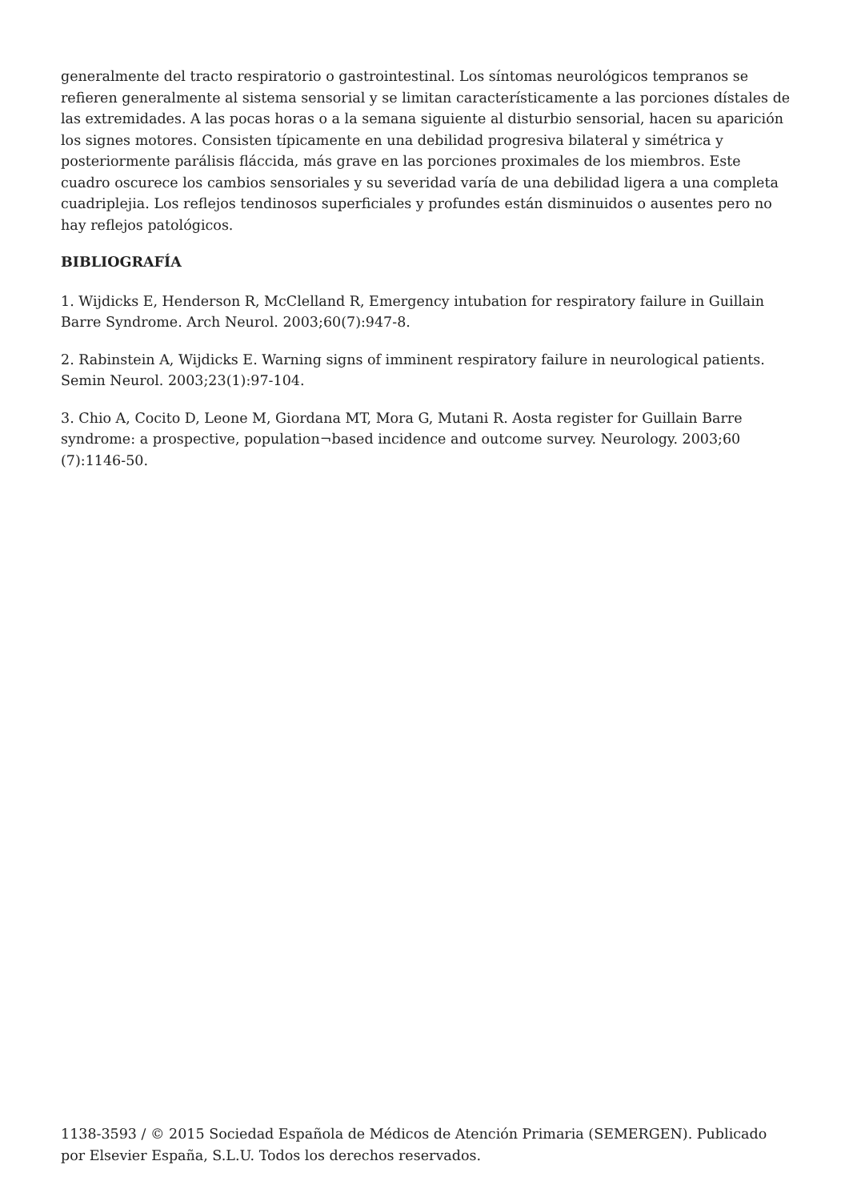generalmente del tracto respiratorio o gastrointestinal. Los síntomas neurológicos tempranos se refieren generalmente al sistema sensorial y se limitan característicamente a las porciones dístales de las extremidades. A las pocas horas o a la semana siguiente al disturbio sensorial, hacen su aparición los signes motores. Consisten típicamente en una debilidad progresiva bilateral y simétrica y posteriormente parálisis fláccida, más grave en las porciones proximales de los miembros. Este cuadro oscurece los cambios sensoriales y su severidad varía de una debilidad ligera a una completa cuadriplejia. Los reflejos tendinosos superficiales y profundes están disminuidos o ausentes pero no hay reflejos patológicos.
BIBLIOGRAFÍA
1. Wijdicks E, Henderson R, McClelland R, Emergency intubation for respiratory failure in Guillain Barre Syndrome. Arch Neurol. 2003;60(7):947-8.
2. Rabinstein A, Wijdicks E. Warning signs of imminent respiratory failure in neurological patients. Semin Neurol. 2003;23(1):97-104.
3. Chio A, Cocito D, Leone M, Giordana MT, Mora G, Mutani R. Aosta register for Guillain Barre syndrome: a prospective, population¬based incidence and outcome survey. Neurology. 2003;60 (7):1146-50.
1138-3593 / © 2015 Sociedad Española de Médicos de Atención Primaria (SEMERGEN). Publicado por Elsevier España, S.L.U. Todos los derechos reservados.